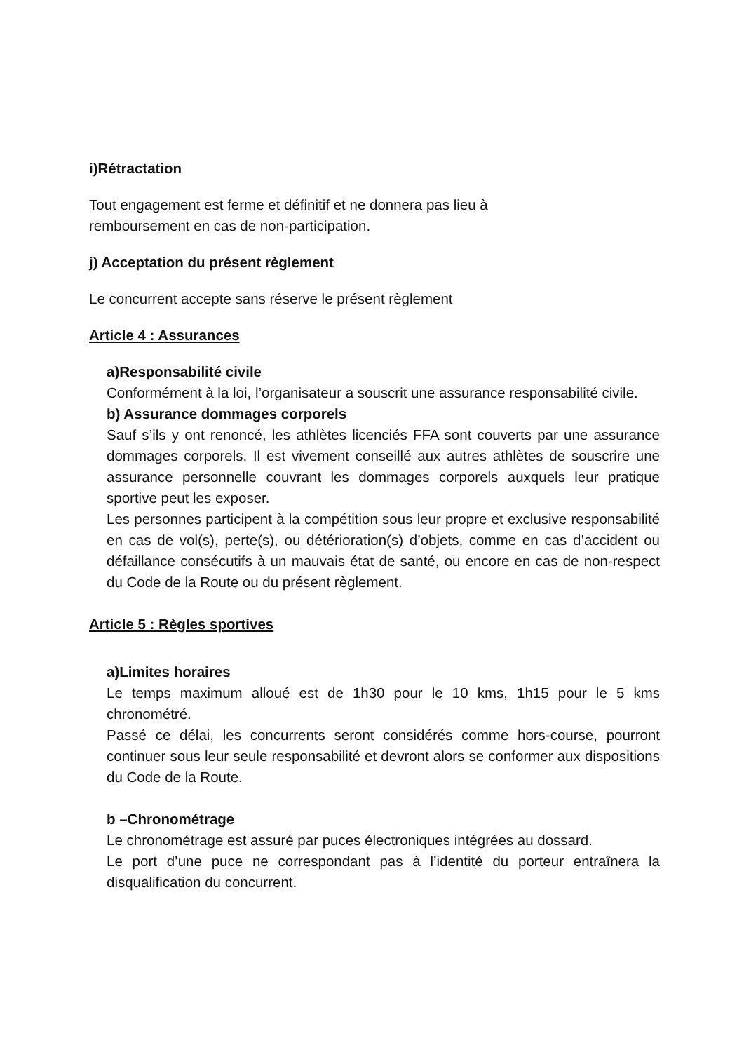i)Rétractation
Tout engagement est ferme et définitif et ne donnera pas lieu à
remboursement en cas de non-participation.
j) Acceptation du présent règlement
Le concurrent accepte sans réserve le présent règlement
Article 4 : Assurances
a)Responsabilité civile
Conformément à la loi, l’organisateur a souscrit une assurance responsabilité civile.
b) Assurance dommages corporels
Sauf s’ils y ont renoncé, les athlètes licenciés FFA sont couverts par une assurance dommages corporels. Il est vivement conseillé aux autres athlètes de souscrire une assurance personnelle couvrant les dommages corporels auxquels leur pratique sportive peut les exposer.
Les personnes participent à la compétition sous leur propre et exclusive responsabilité en cas de vol(s), perte(s), ou détérioration(s) d’objets, comme en cas d’accident ou défaillance consécutifs à un mauvais état de santé, ou encore en cas de non-respect du Code de la Route ou du présent règlement.
Article 5 : Règles sportives
a)Limites horaires
Le temps maximum alloué est de 1h30 pour le 10 kms, 1h15 pour le 5 kms chronométré.
Passé ce délai, les concurrents seront considérés comme hors-course, pourront continuer sous leur seule responsabilité et devront alors se conformer aux dispositions du Code de la Route.
b –Chronométrage
Le chronométrage est assuré par puces électroniques intégrées au dossard.
Le port d’une puce ne correspondant pas à l’identité du porteur entraînera la disqualification du concurrent.